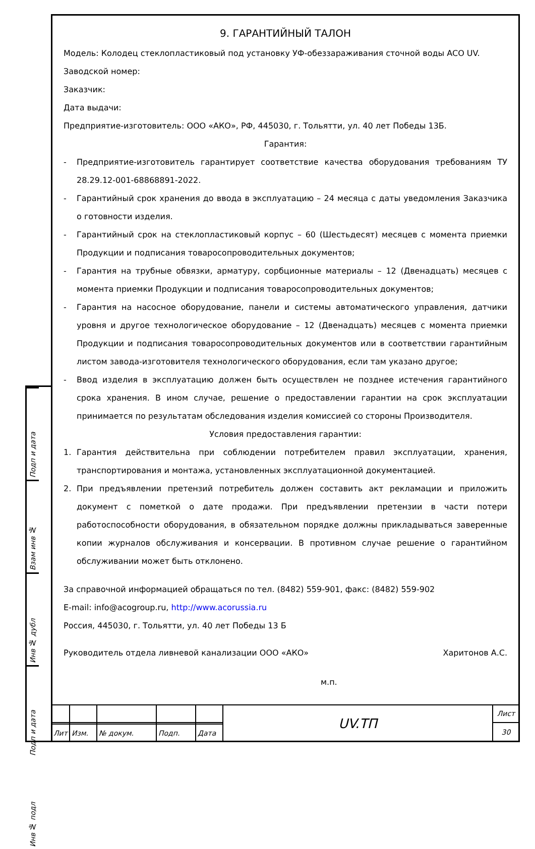Подп и дата
Взам инв №
Инв № дубл
Подп и дата
Инв № подл
9. ГАРАНТИЙНЫЙ ТАЛОН
Модель: Колодец стеклопластиковый под установку УФ-обеззараживания сточной воды ACO UV.
Заводской номер:
Заказчик:
Дата выдачи:
Предприятие-изготовитель: ООО «АКО», РФ, 445030, г. Тольятти, ул. 40 лет Победы 13Б.
Гарантия:
- Предприятие-изготовитель гарантирует соответствие качества оборудования требованиям ТУ 28.29.12-001-68868891-2022.
- Гарантийный срок хранения до ввода в эксплуатацию – 24 месяца с даты уведомления Заказчика о готовности изделия.
- Гарантийный срок на стеклопластиковый корпус – 60 (Шестьдесят) месяцев с момента приемки Продукции и подписания товаросопроводительных документов;
- Гарантия на трубные обвязки, арматуру, сорбционные материалы – 12 (Двенадцать) месяцев с момента приемки Продукции и подписания товаросопроводительных документов;
- Гарантия на насосное оборудование, панели и системы автоматического управления, датчики уровня и другое технологическое оборудование – 12 (Двенадцать) месяцев с момента приемки Продукции и подписания товаросопроводительных документов или в соответствии гарантийным листом завода-изготовителя технологического оборудования, если там указано другое;
- Ввод изделия в эксплуатацию должен быть осуществлен не позднее истечения гарантийного срока хранения. В ином случае, решение о предоставлении гарантии на срок эксплуатации принимается по результатам обследования изделия комиссией со стороны Производителя.
Условия предоставления гарантии:
1. Гарантия действительна при соблюдении потребителем правил эксплуатации, хранения, транспортирования и монтажа, установленных эксплуатационной документацией.
2. При предъявлении претензий потребитель должен составить акт рекламации и приложить документ с пометкой о дате продажи. При предъявлении претензии в части потери работоспособности оборудования, в обязательном порядке должны прикладываться заверенные копии журналов обслуживания и консервации. В противном случае решение о гарантийном обслуживании может быть отклонено.
За справочной информацией обращаться по тел. (8482) 559-901, факс: (8482) 559-902
E-mail: info@acogroup.ru, http://www.acorussia.ru
Россия, 445030, г. Тольятти, ул. 40 лет Победы 13 Б
Руководитель отдела ливневой канализации ООО «АКО» Харитонов А.С.
м.п.
| | | | | | UV.ТП | Лист |
| | | | | | | 30 |
| Лит | Изм. | № докум. | Подп. | Дата | | |